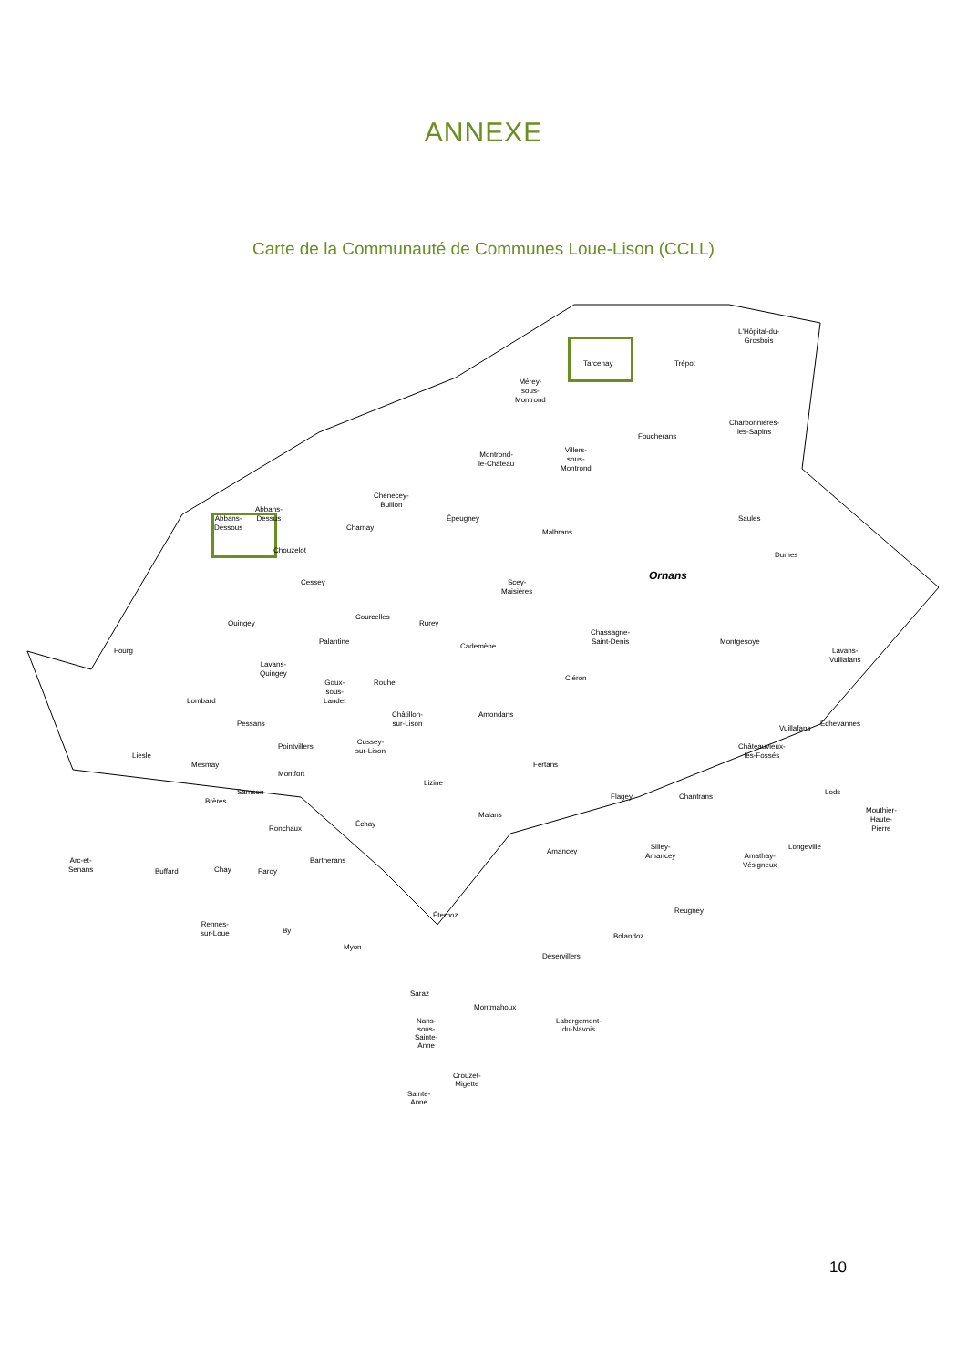ANNEXE
Carte de la Communauté de Communes Loue-Lison (CCLL)
Tarcenay Trépot
L'Hôpital-du-
Grosbois
Mérey-
sous-
Montrond
Charbonnières-
les-Sapins
Foucherans
Montrond-
le-Château
Villers-
sous-
Montrond
Chenecey-
Buillon
Épeugney Saules Abbans-
Dessous
Abbans-
Dessus
Charnay
Malbrans
Chouzelot
Dumes
Cessey Ornans Scey-
Maisières
Courcelles
Quingey Rurey
Chassagne-
Saint-Denis Montgesoye
Fourg
Palantine
Cademène
Lavans-
Vuillafans
Lavans-
Quingey
Cléron
Rouhe Goux-
sous-
Landet Lombard
Pessans
Châtillon-
sur-Lison
Amondans
Vuillafans
Échevannes
Liesle
Pointvillers
Cussey-
sur-Lison Châteauvieux-
les-Fossés
Mesmay Fertans
Montfort
Lizine
Samson
Flagey Chantrans
Lods
Brères
Malans
Mouthier-
Haute-
Pierre Échay
Ronchaux
Amancey
Silley-
Amancey
Longeville
Arc-et-
Senans
Bartherans
Amathay-
Vésigneux
Chay Paroy Buffard
Éternoz
Reugney
Rennes-
sur-Loue By
Bolandoz
Myon
Déservillers
Saraz
Montmahoux
Labergement-
du-Navois
Nans-sous-
Sainte-Anne
Crouzet-
Migette
Sainte-
Anne
10